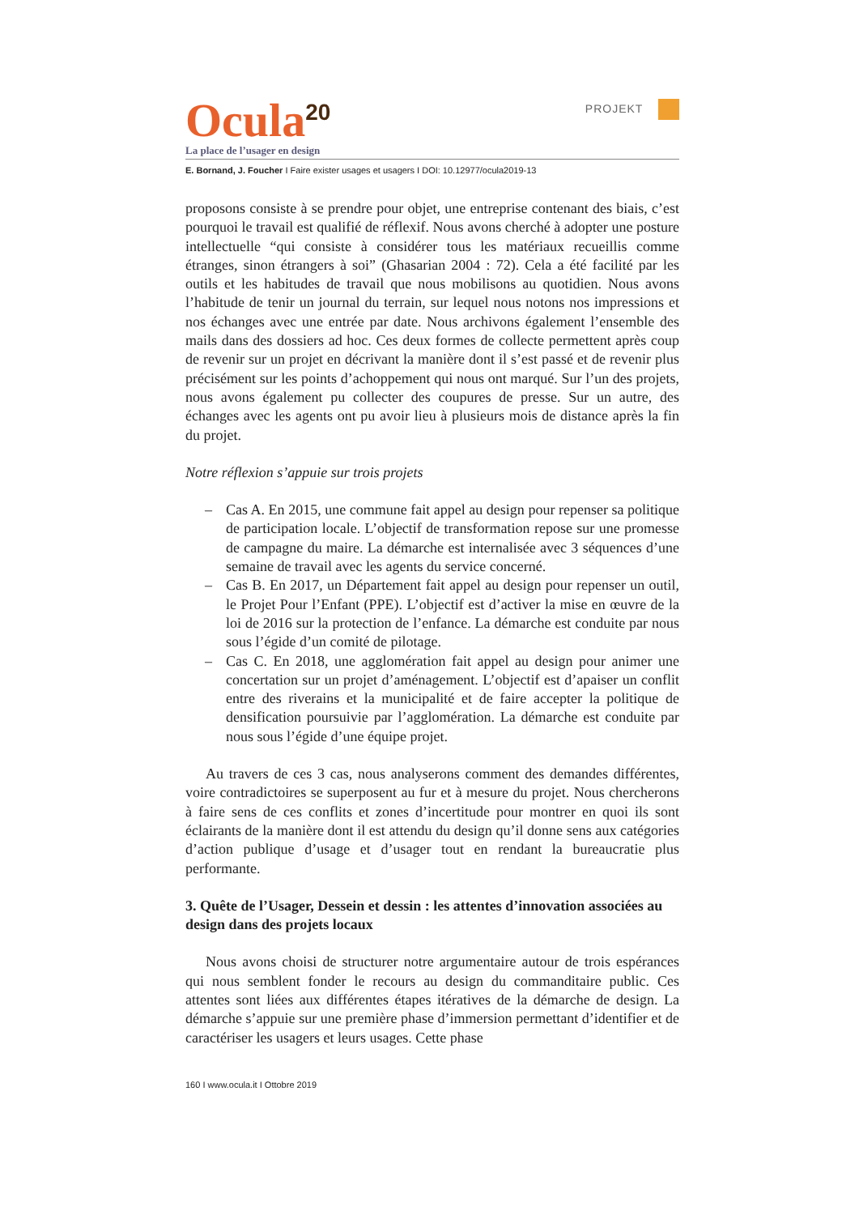Ocula<sup>20</sup>
PROJEKT
La place de l’usager en design
E. Bornand, J. Foucher I Faire exister usages et usagers I DOI: 10.12977/ocula2019-13
proposons consiste à se prendre pour objet, une entreprise contenant des biais, c’est pourquoi le travail est qualifié de réflexif. Nous avons cherché à adopter une posture intellectuelle “qui consiste à considérer tous les maté­riaux recueillis comme étranges, sinon étrangers à soi” (Ghasarian 2004 : 72). Cela a été facilité par les outils et les habitudes de travail que nous mobi­lisons au quotidien. Nous avons l’habitude de tenir un journal du terrain, sur lequel nous notons nos impressions et nos échanges avec une entrée par date. Nous archivons également l’ensemble des mails dans des dossiers ad hoc. Ces deux formes de collecte permettent après coup de revenir sur un projet en décrivant la manière dont il s’est passé et de revenir plus précisément sur les points d’achoppement qui nous ont marqué. Sur l’un des projets, nous avons également pu collecter des coupures de presse. Sur un autre, des échanges avec les agents ont pu avoir lieu à plusieurs mois de distance après la fin du projet.
Notre réflexion s’appuie sur trois projets
– Cas A. En 2015, une commune fait appel au design pour repenser sa politique de participation locale. L’objectif de transformation repose sur une promesse de campagne du maire. La démarche est internalisée avec 3 séquences d’une semaine de travail avec les agents du service concerné.
– Cas B. En 2017, un Département fait appel au design pour repenser un outil, le Projet Pour l’Enfant (PPE). L’objectif est d’activer la mise en œuvre de la loi de 2016 sur la protection de l’enfance. La démarche est conduite par nous sous l’égide d’un comité de pilotage.
– Cas C. En 2018, une agglomération fait appel au design pour animer une concertation sur un projet d’aménagement. L’objectif est d’apaiser un conflit entre des riverains et la municipalité et de faire accepter la politique de densification poursuivie par l’agglomération. La démarche est conduite par nous sous l’égide d’une équipe projet.
Au travers de ces 3 cas, nous analyserons comment des demandes diffé­rentes, voire contradictoires se superposent au fur et à mesure du projet. Nous chercherons à faire sens de ces conflits et zones d’incertitude pour montrer en quoi ils sont éclairants de la manière dont il est attendu du design qu’il donne sens aux catégories d’action publique d’usage et d’usager tout en rendant la bureaucratie plus performante.
3. Quête de l’Usager, Dessein et dessin : les attentes d’innovation associées au design dans des projets locaux
Nous avons choisi de structurer notre argumentaire autour de trois es­pérances qui nous semblent fonder le recours au design du commanditaire public. Ces attentes sont liées aux différentes étapes itératives de la démarche de design. La démarche s’appuie sur une première phase d’immersion per­mettant d’identifier et de caractériser les usagers et leurs usages. Cette phase
160 I www.ocula.it I Ottobre 2019